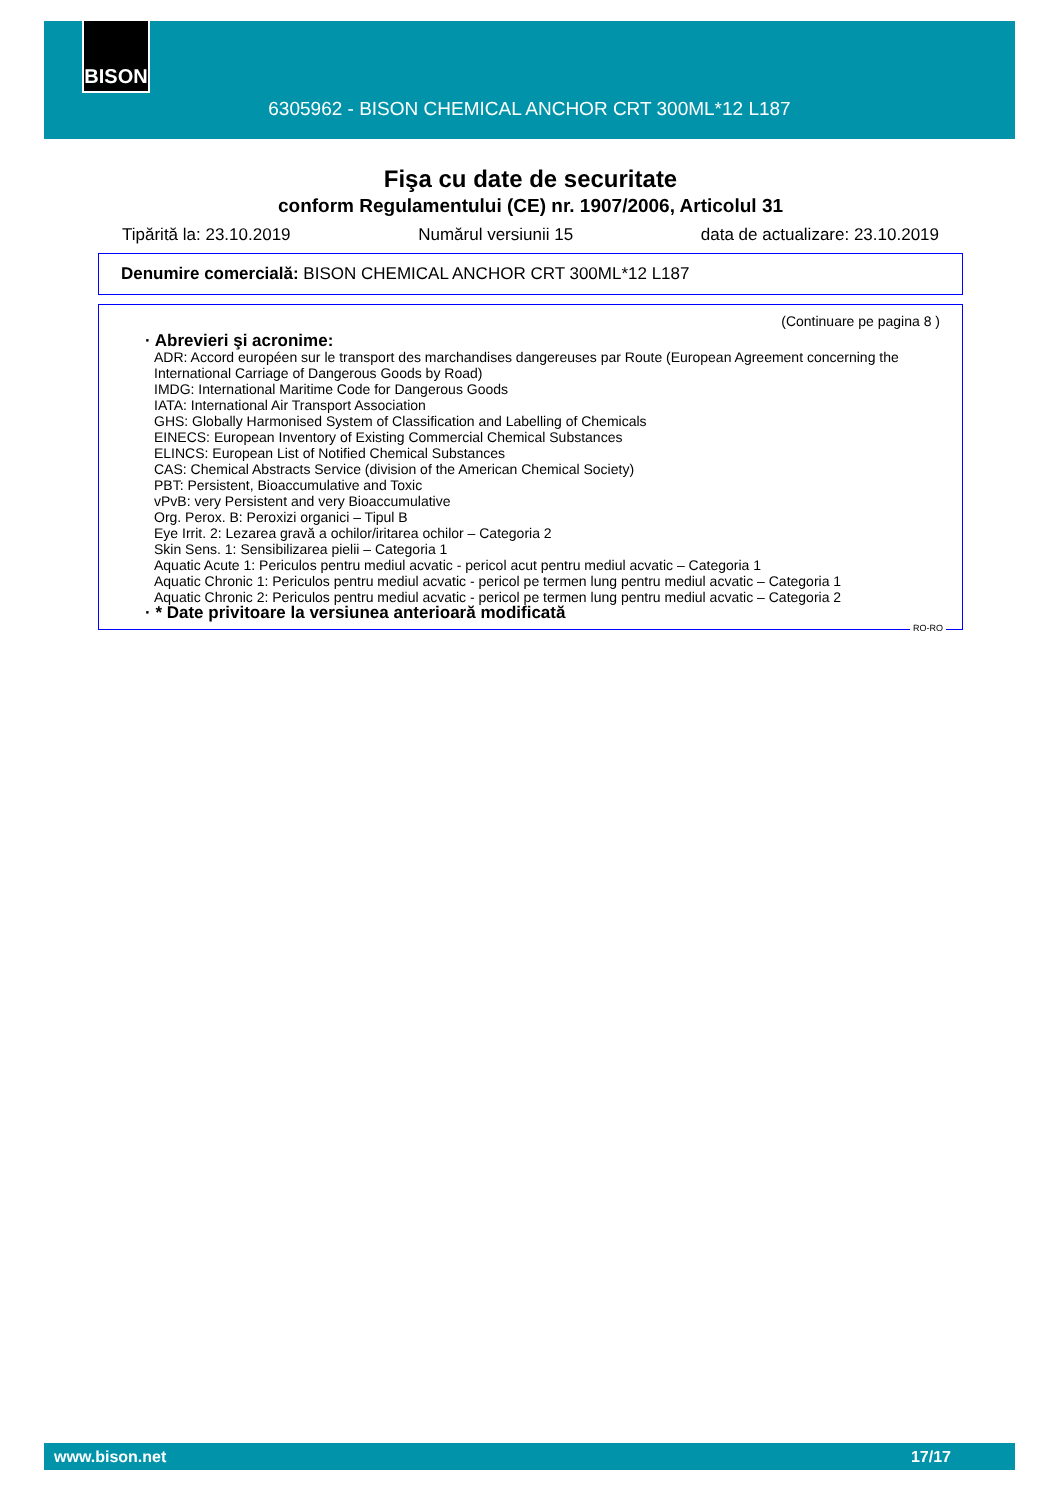BISON
6305962 - BISON CHEMICAL ANCHOR CRT 300ML*12 L187
Fişa cu date de securitate
conform Regulamentului (CE) nr. 1907/2006, Articolul 31
Tipărită la: 23.10.2019 Numărul versiunii 15 data de actualizare: 23.10.2019
Denumire comercială: BISON CHEMICAL ANCHOR CRT 300ML*12 L187
(Continuare pe pagina 8 )
· Abrevieri şi acronime:
ADR: Accord européen sur le transport des marchandises dangereuses par Route (European Agreement concerning the International Carriage of Dangerous Goods by Road)
IMDG: International Maritime Code for Dangerous Goods
IATA: International Air Transport Association
GHS: Globally Harmonised System of Classification and Labelling of Chemicals
EINECS: European Inventory of Existing Commercial Chemical Substances
ELINCS: European List of Notified Chemical Substances
CAS: Chemical Abstracts Service (division of the American Chemical Society)
PBT: Persistent, Bioaccumulative and Toxic
vPvB: very Persistent and very Bioaccumulative
Org. Perox. B: Peroxizi organici – Tipul B
Eye Irrit. 2: Lezarea gravă a ochilor/iritarea ochilor – Categoria 2
Skin Sens. 1: Sensibilizarea pielii – Categoria 1
Aquatic Acute 1: Periculos pentru mediul acvatic - pericol acut pentru mediul acvatic – Categoria 1
Aquatic Chronic 1: Periculos pentru mediul acvatic - pericol pe termen lung pentru mediul acvatic – Categoria 1
Aquatic Chronic 2: Periculos pentru mediul acvatic - pericol pe termen lung pentru mediul acvatic – Categoria 2
· * Date privitoare la versiunea anterioară modificată
RO-RO
www.bison.net 17/17